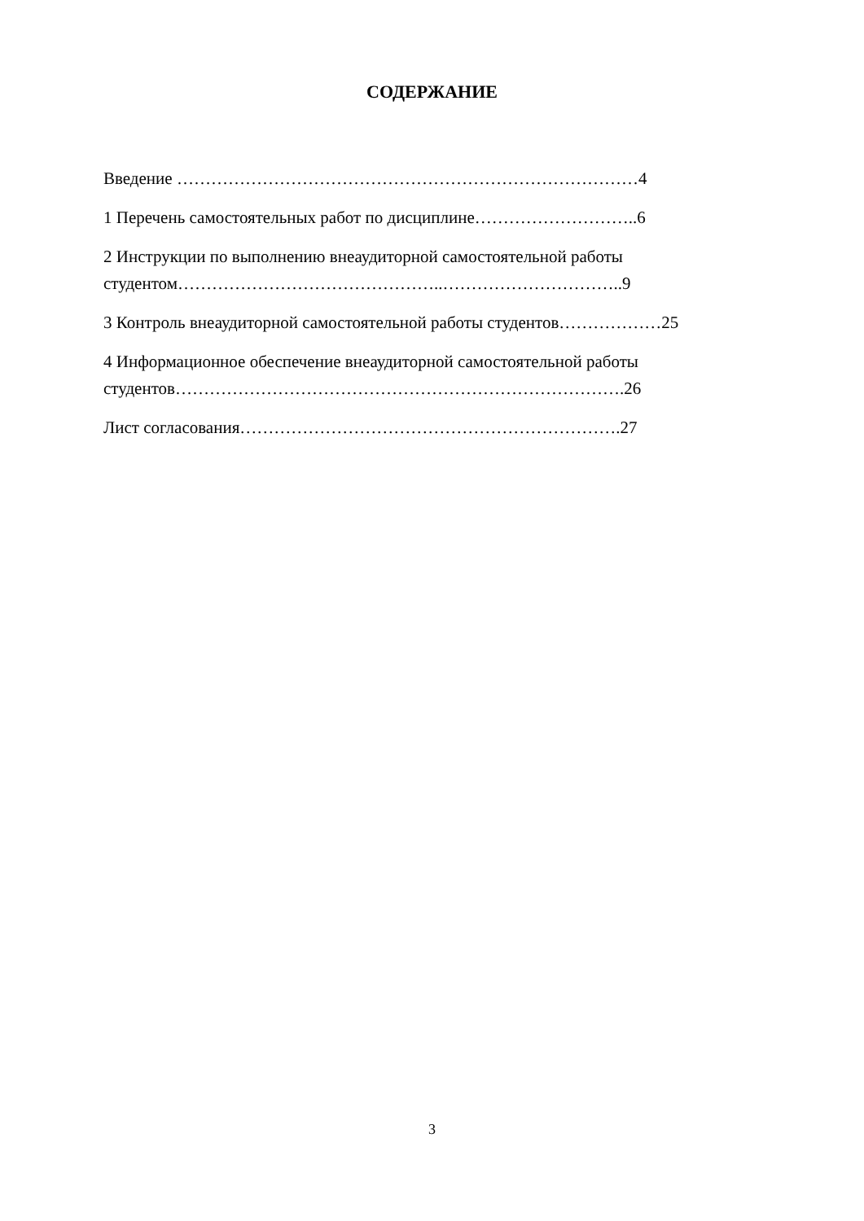СОДЕРЖАНИЕ
Введение ………………………………………………………………………4
1 Перечень самостоятельных работ по дисциплине………………………..6
2 Инструкции по выполнению внеаудиторной самостоятельной работы студентом………………………………………..…………………………..9
3 Контроль внеаудиторной самостоятельной работы студентов………………25
4 Информационное обеспечение внеаудиторной самостоятельной работы студентов…………………………………………………………………….26
Лист согласования………………………………………………………….27
3